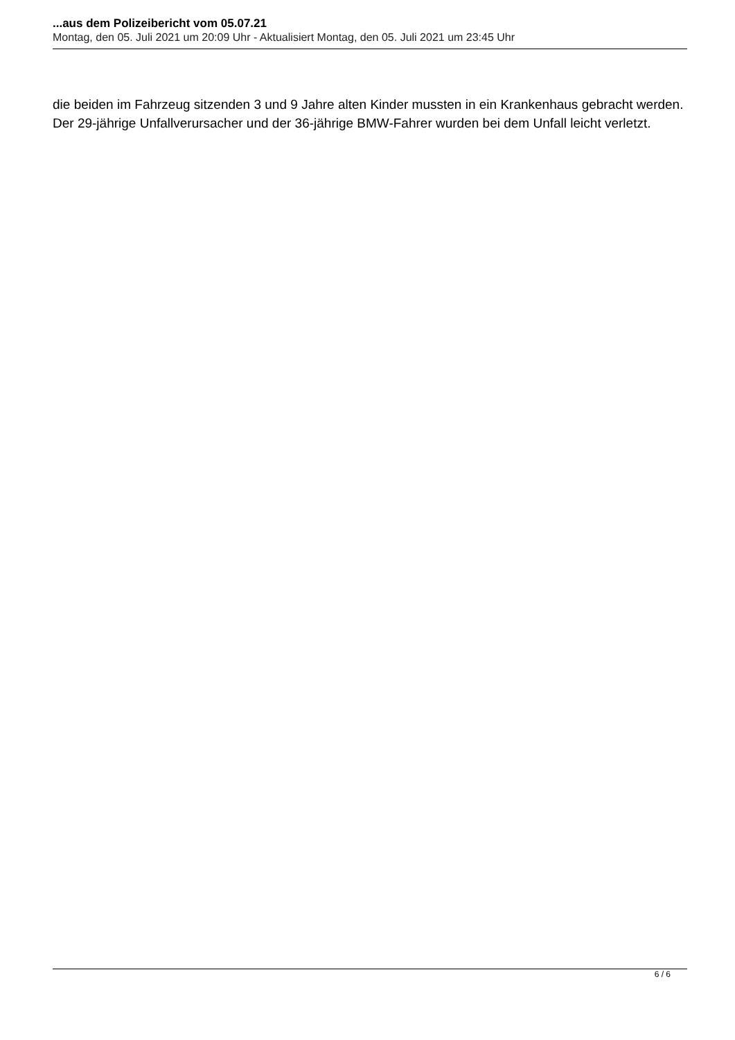...aus dem Polizeibericht vom 05.07.21
Montag, den 05. Juli 2021 um 20:09 Uhr - Aktualisiert Montag, den 05. Juli 2021 um 23:45 Uhr
die beiden im Fahrzeug sitzenden 3 und 9 Jahre alten Kinder mussten in ein Krankenhaus gebracht werden. Der 29-jährige Unfallverursacher und der 36-jährige BMW-Fahrer wurden bei dem Unfall leicht verletzt.
6 / 6